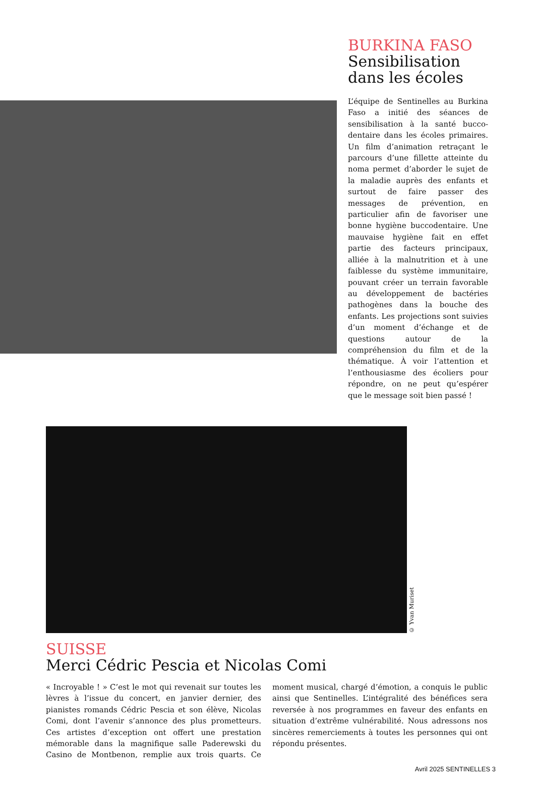BURKINA FASO
Sensibilisation dans les écoles
L’équipe de Sentinelles au Burkina Faso a initié des séances de sensibilisation à la santé bucco-dentaire dans les écoles primaires. Un film d’animation retraçant le parcours d’une fillette atteinte du noma permet d’aborder le sujet de la maladie auprès des enfants et surtout de faire passer des messages de prévention, en particulier afin de favoriser une bonne hygiène buccodentaire. Une mauvaise hygiène fait en effet partie des facteurs principaux, alliée à la malnutrition et à une faiblesse du système immunitaire, pouvant créer un terrain favorable au développement de bactéries pathogènes dans la bouche des enfants. Les projections sont suivies d’un moment d’échange et de questions autour de la compréhension du film et de la thématique. À voir l’attention et l’enthousiasme des écoliers pour répondre, on ne peut qu’espérer que le message soit bien passé !
© Yvan Muriset
SUISSE
Merci Cédric Pescia et Nicolas Comi
« Incroyable ! » C’est le mot qui revenait sur toutes les lèvres à l’issue du concert, en janvier dernier, des pianistes romands Cédric Pescia et son élève, Nicolas Comi, dont l’avenir s’annonce des plus prometteurs. Ces artistes d’exception ont offert une prestation mémorable dans la magnifique salle Paderewski du Casino de Montbenon, remplie aux trois quarts. Ce moment musical, chargé d’émotion, a conquis le public ainsi que Sentinelles. L’intégralité des bénéfices sera reversée à nos programmes en faveur des enfants en situation d’extrême vulnérabilité. Nous adressons nos sincères remerciements à toutes les personnes qui ont répondu présentes.
Avril 2025 SENTINELLES 3